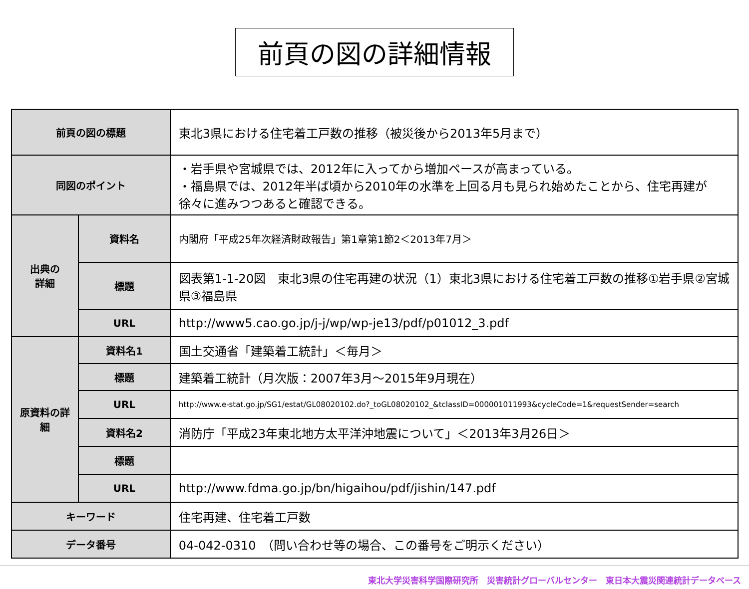前頁の図の詳細情報
| 前頁の図の標題 | | 東北3県における住宅着工戸数の推移（被災後から2013年5月まで） |
| 同図のポイント | | ・岩手県や宮城県では、2012年に入ってから増加ペースが高まっている。 ・福島県では、2012年半ば頃から2010年の水準を上回る月も見られ始めたことから、住宅再建が徐々に進みつつあると確認できる。 |
| 出典の 詳細 | 資料名 | 内閣府「平成25年次経済財政報告」第1章第1節2＜2013年7月＞ |
| | 標題 | 図表第1-1-20図 東北3県の住宅再建の状況（1）東北3県における住宅着工戸数の推移①岩手県②宮城県③福島県 |
| | URL | http://www5.cao.go.jp/j-j/wp/wp-je13/pdf/p01012_3.pdf |
| 原資料の詳細 | 資料名1 | 国土交通省「建築着工統計」＜毎月＞ |
| | 標題 | 建築着工統計（月次版：2007年3月～2015年9月現在） |
| | URL | http://www.e-stat.go.jp/SG1/estat/GL08020102.do?_toGL08020102_&tclassID=000001011993&cycleCode=1&requestSender=search |
| | 資料名2 | 消防庁「平成23年東北地方太平洋沖地震について」＜2013年3月26日＞ |
| | 標題 | |
| | URL | http://www.fdma.go.jp/bn/higaihou/pdf/jishin/147.pdf |
| キーワード | | 住宅再建、住宅着工戸数 |
| データ番号 | | 04-042-0310 （問い合わせ等の場合、この番号をご明示ください） |
東北大学災害科学国際研究所　災害統計グローバルセンター　東日本大震災関連統計データベース